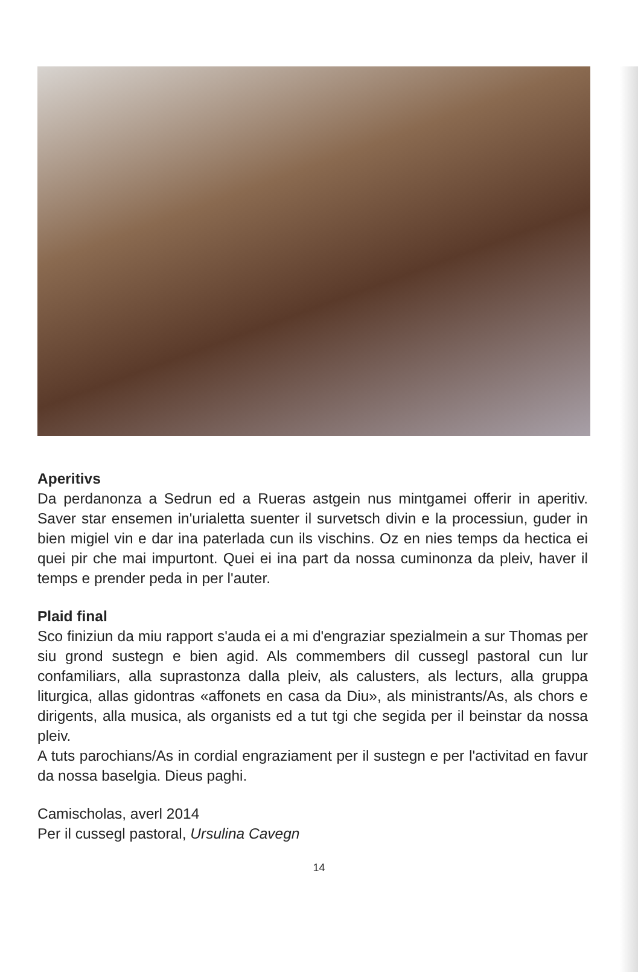Aperitivs
Da perdanonza a Sedrun ed a Rueras astgein nus mintgamei offerir in aperitiv. Saver star ensemen in'urialetta suenter il survetsch divin e la processiun, guder in bien migiel vin e dar ina paterlada cun ils vischins. Oz en nies temps da hectica ei quei pir che mai impurtont. Quei ei ina part da nossa cuminonza da pleiv, haver il temps e prender peda in per l'auter.
Plaid final
Sco finiziun da miu rapport s'auda ei a mi d'engraziar spezialmein a sur Thomas per siu grond sustegn e bien agid. Als commembers dil cussegl pastoral cun lur confamiliars, alla suprastonza dalla pleiv, als calusters, als lecturs, alla gruppa liturgica, allas gidontras «affonets en casa da Diu», als ministrants/As, als chors e dirigents, alla musica, als organists ed a tut tgi che segida per il beinstar da nossa pleiv.
A tuts parochians/As in cordial engraziament per il sustegn e per l'activitad en favur da nossa baselgia. Dieus paghi.
Camischolas, averl 2014
Per il cussegl pastoral, Ursulina Cavegn
14